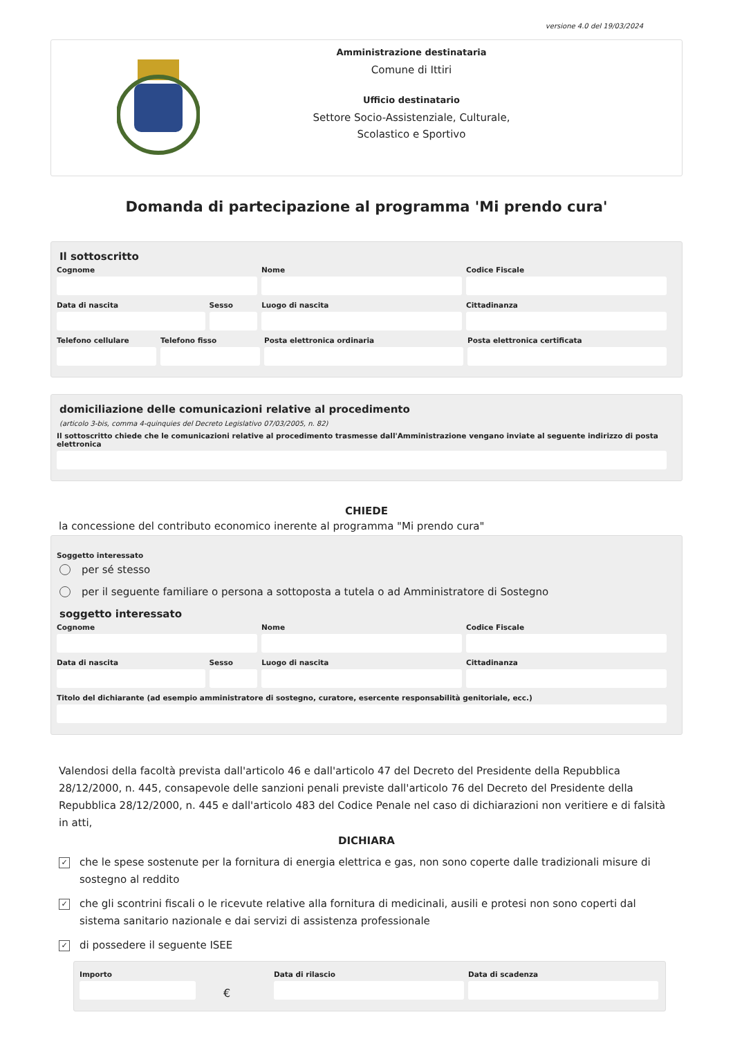versione 4.0 del 19/03/2024
Amministrazione destinataria
Comune di Ittiri
Ufficio destinatario
Settore Socio-Assistenziale, Culturale,
Scolastico e Sportivo
Domanda di partecipazione al programma 'Mi prendo cura'
Il sottoscritto
Cognome Nome Codice Fiscale
Data di nascita Sesso Luogo di nascita Cittadinanza
Telefono cellulare Telefono fisso Posta elettronica ordinaria Posta elettronica certificata
domiciliazione delle comunicazioni relative al procedimento
(articolo 3-bis, comma 4-quinquies del Decreto Legislativo 07/03/2005, n. 82)
Il sottoscritto chiede che le comunicazioni relative al procedimento trasmesse dall'Amministrazione vengano inviate al seguente indirizzo di posta elettronica
CHIEDE
la concessione del contributo economico inerente al programma "Mi prendo cura"
Soggetto interessato
per sé stesso
per il seguente familiare o persona a sottoposta a tutela o ad Amministratore di Sostegno
soggetto interessato
Cognome Nome Codice Fiscale
Data di nascita Sesso Luogo di nascita Cittadinanza
Titolo del dichiarante (ad esempio amministratore di sostegno, curatore, esercente responsabilità genitoriale, ecc.)
Valendosi della facoltà prevista dall'articolo 46 e dall'articolo 47 del Decreto del Presidente della Repubblica 28/12/2000, n. 445, consapevole delle sanzioni penali previste dall'articolo 76 del Decreto del Presidente della Repubblica 28/12/2000, n. 445 e dall'articolo 483 del Codice Penale nel caso di dichiarazioni non veritiere e di falsità in atti,
DICHIARA
✓ che le spese sostenute per la fornitura di energia elettrica e gas, non sono coperte dalle tradizionali misure di sostegno al reddito
✓ che gli scontrini fiscali o le ricevute relative alla fornitura di medicinali, ausili e protesi non sono coperti dal sistema sanitario nazionale e dai servizi di assistenza professionale
✓ di possedere il seguente ISEE
Importo
€
Data di rilascio Data di scadenza